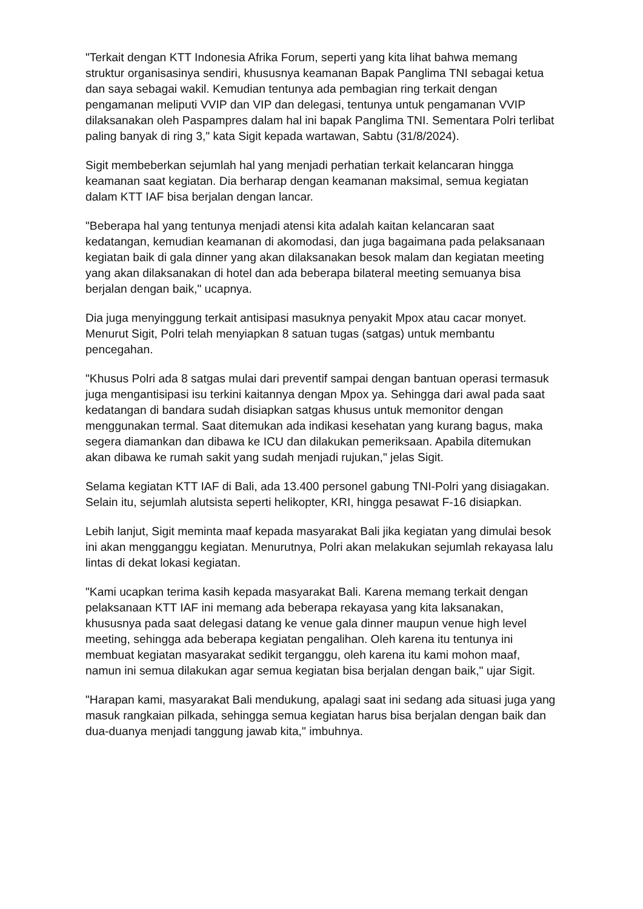"Terkait dengan KTT Indonesia Afrika Forum, seperti yang kita lihat bahwa memang struktur organisasinya sendiri, khususnya keamanan Bapak Panglima TNI sebagai ketua dan saya sebagai wakil. Kemudian tentunya ada pembagian ring terkait dengan pengamanan meliputi VVIP dan VIP dan delegasi, tentunya untuk pengamanan VVIP dilaksanakan oleh Paspampres dalam hal ini bapak Panglima TNI. Sementara Polri terlibat paling banyak di ring 3," kata Sigit kepada wartawan, Sabtu (31/8/2024).
Sigit membeberkan sejumlah hal yang menjadi perhatian terkait kelancaran hingga keamanan saat kegiatan. Dia berharap dengan keamanan maksimal, semua kegiatan dalam KTT IAF bisa berjalan dengan lancar.
"Beberapa hal yang tentunya menjadi atensi kita adalah kaitan kelancaran saat kedatangan, kemudian keamanan di akomodasi, dan juga bagaimana pada pelaksanaan kegiatan baik di gala dinner yang akan dilaksanakan besok malam dan kegiatan meeting yang akan dilaksanakan di hotel dan ada beberapa bilateral meeting semuanya bisa berjalan dengan baik," ucapnya.
Dia juga menyinggung terkait antisipasi masuknya penyakit Mpox atau cacar monyet. Menurut Sigit, Polri telah menyiapkan 8 satuan tugas (satgas) untuk membantu pencegahan.
"Khusus Polri ada 8 satgas mulai dari preventif sampai dengan bantuan operasi termasuk juga mengantisipasi isu terkini kaitannya dengan Mpox ya. Sehingga dari awal pada saat kedatangan di bandara sudah disiapkan satgas khusus untuk memonitor dengan menggunakan termal. Saat ditemukan ada indikasi kesehatan yang kurang bagus, maka segera diamankan dan dibawa ke ICU dan dilakukan pemeriksaan. Apabila ditemukan akan dibawa ke rumah sakit yang sudah menjadi rujukan," jelas Sigit.
Selama kegiatan KTT IAF di Bali, ada 13.400 personel gabung TNI-Polri yang disiagakan. Selain itu, sejumlah alutsista seperti helikopter, KRI, hingga pesawat F-16 disiapkan.
Lebih lanjut, Sigit meminta maaf kepada masyarakat Bali jika kegiatan yang dimulai besok ini akan mengganggu kegiatan. Menurutnya, Polri akan melakukan sejumlah rekayasa lalu lintas di dekat lokasi kegiatan.
"Kami ucapkan terima kasih kepada masyarakat Bali. Karena memang terkait dengan pelaksanaan KTT IAF ini memang ada beberapa rekayasa yang kita laksanakan, khususnya pada saat delegasi datang ke venue gala dinner maupun venue high level meeting, sehingga ada beberapa kegiatan pengalihan. Oleh karena itu tentunya ini membuat kegiatan masyarakat sedikit terganggu, oleh karena itu kami mohon maaf, namun ini semua dilakukan agar semua kegiatan bisa berjalan dengan baik," ujar Sigit.
"Harapan kami, masyarakat Bali mendukung, apalagi saat ini sedang ada situasi juga yang masuk rangkaian pilkada, sehingga semua kegiatan harus bisa berjalan dengan baik dan dua-duanya menjadi tanggung jawab kita," imbuhnya.